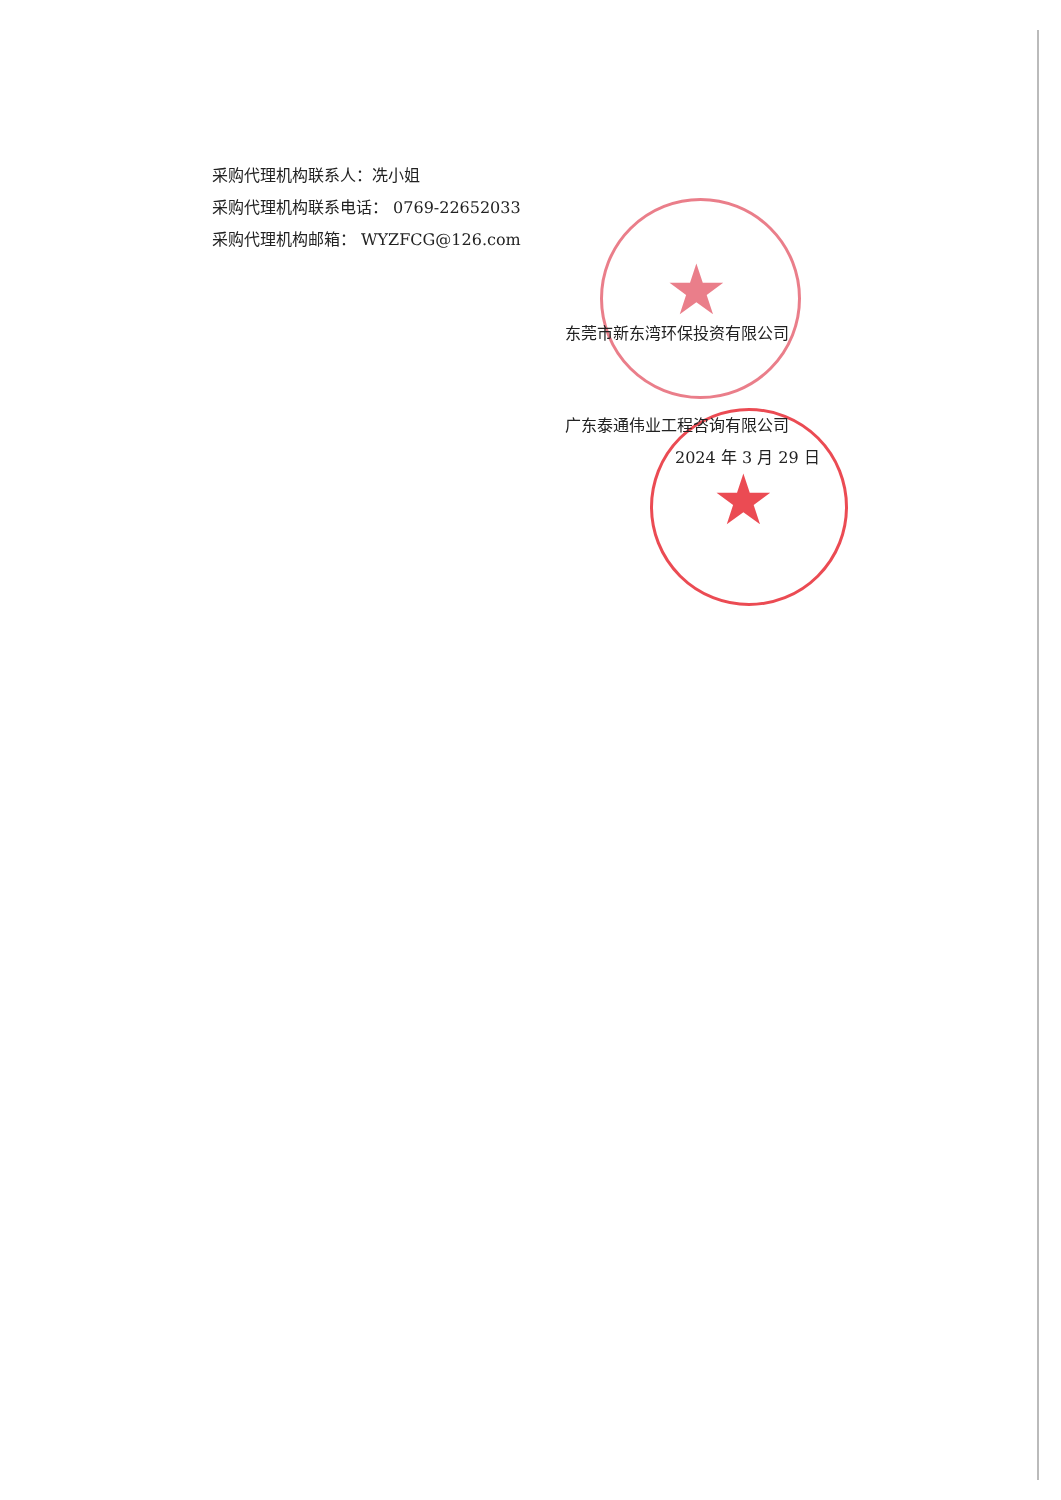★
★
采购代理机构联系人：冼小姐
采购代理机构联系电话： 0769-22652033
采购代理机构邮箱： WYZFCG@126.com
东莞市新东湾环保投资有限公司
广东泰通伟业工程咨询有限公司
2024 年 3 月 29 日